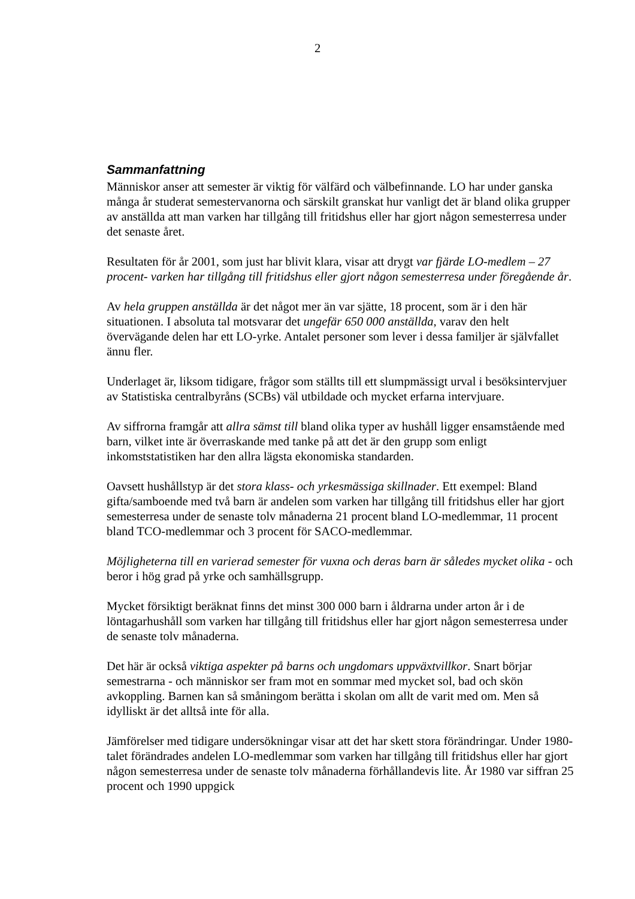2
Sammanfattning
Människor anser att semester är viktig för välfärd och välbefinnande. LO har under ganska många år studerat semestervanorna och särskilt granskat hur vanligt det är bland olika grupper av anställda att man varken har tillgång till fritidshus eller har gjort någon semesterresa under det senaste året.
Resultaten för år 2001, som just har blivit klara, visar att drygt var fjärde LO-medlem – 27 procent- varken har tillgång till fritidshus eller gjort någon semesterresa under föregående år.
Av hela gruppen anställda är det något mer än var sjätte, 18 procent, som är i den här situationen. I absoluta tal motsvarar det ungefär 650 000 anställda, varav den helt övervägande delen har ett LO-yrke. Antalet personer som lever i dessa familjer är självfallet ännu fler.
Underlaget är, liksom tidigare, frågor som ställts till ett slumpmässigt urval i besöksintervjuer av Statistiska centralbyråns (SCBs) väl utbildade och mycket erfarna intervjuare.
Av siffrorna framgår att allra sämst till bland olika typer av hushåll ligger ensamstående med barn, vilket inte är överraskande med tanke på att det är den grupp som enligt inkomststatistiken har den allra lägsta ekonomiska standarden.
Oavsett hushållstyp är det stora klass- och yrkesmässiga skillnader. Ett exempel: Bland gifta/samboende med två barn är andelen som varken har tillgång till fritidshus eller har gjort semesterresa under de senaste tolv månaderna 21 procent bland LO-medlemmar, 11 procent bland TCO-medlemmar och 3 procent för SACO-medlemmar.
Möjligheterna till en varierad semester för vuxna och deras barn är således mycket olika - och beror i hög grad på yrke och samhällsgrupp.
Mycket försiktigt beräknat finns det minst 300 000 barn i åldrarna under arton år i de löntagarhushåll som varken har tillgång till fritidshus eller har gjort någon semesterresa under de senaste tolv månaderna.
Det här är också viktiga aspekter på barns och ungdomars uppväxtvillkor. Snart börjar semestrarna - och människor ser fram mot en sommar med mycket sol, bad och skön avkoppling. Barnen kan så småningom berätta i skolan om allt de varit med om. Men så idylliskt är det alltså inte för alla.
Jämförelser med tidigare undersökningar visar att det har skett stora förändringar. Under 1980-talet förändrades andelen LO-medlemmar som varken har tillgång till fritidshus eller har gjort någon semesterresa under de senaste tolv månaderna förhållandevis lite. År 1980 var siffran 25 procent och 1990 uppgick